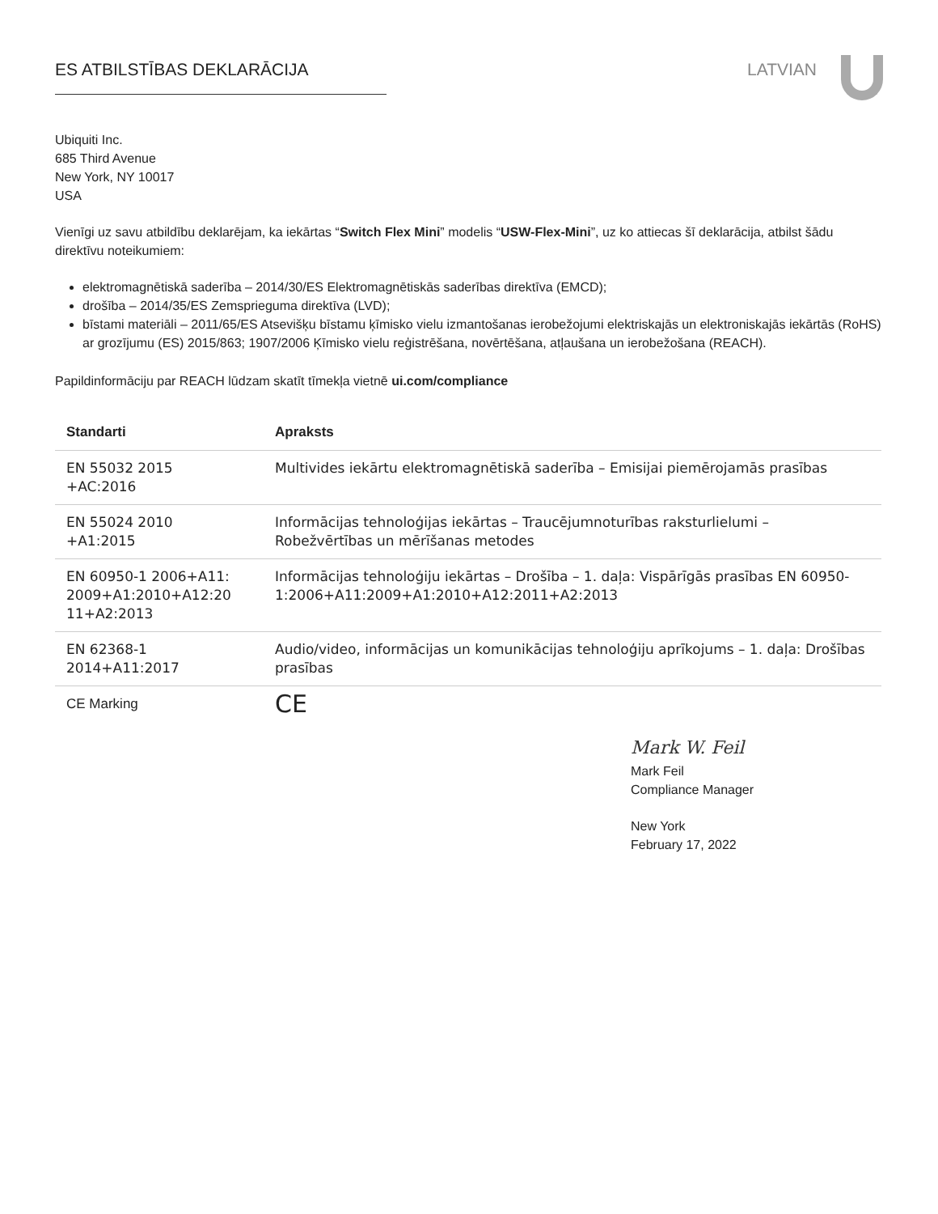ES ATBILSTĪBAS DEKLARĀCIJA LATVIAN
Ubiquiti Inc.
685 Third Avenue
New York, NY 10017
USA
Vienīgi uz savu atbildību deklarējam, ka iekārtas “Switch Flex Mini” modelis “USW-Flex-Mini”, uz ko attiecas šī deklarācija, atbilst šādu direktīvu noteikumiem:
elektromagnētiskā saderība – 2014/30/ES Elektromagnētiskās saderības direktīva (EMCD);
drošība – 2014/35/ES Zemsprieguma direktīva (LVD);
bīstami materiāli – 2011/65/ES Atsevišķu bīstamu ķīmisko vielu izmantošanas ierobežojumi elektriskajās un elektroniskajās iekārtās (RoHS) ar grozījumu (ES) 2015/863; 1907/2006 Ķīmisko vielu reģistrēšana, novērtēšana, atļaušana un ierobežošana (REACH).
Papildinformāciju par REACH lūdzam skatīt tīmekļa vietnē ui.com/compliance
| Standarti | Apraksts |
| --- | --- |
| EN 55032 2015 +AC:2016 | Multivides iekārtu elektromagnētiskā saderība – Emisijai piemērojamās prasības |
| EN 55024 2010 +A1:2015 | Informācijas tehnoloģijas iekārtas – Traucējumnoturības raksturlielumi – Robežvērtības un mērīšanas metodes |
| EN 60950-1 2006+A11: 2009+A1:2010+A12:20 11+A2:2013 | Informācijas tehnoloģiju iekārtas – Drošība – 1. daļa: Vispārīgās prasības EN 60950-1:2006+A11:2009+A1:2010+A12:2011+A2:2013 |
| EN 62368-1 2014+A11:2017 | Audio/video, informācijas un komunikācijas tehnoloģiju aprīkojums – 1. daļa: Drošības prasības |
| CE Marking | CE |
Mark W. Feil
Mark Feil
Compliance Manager
New York
February 17, 2022